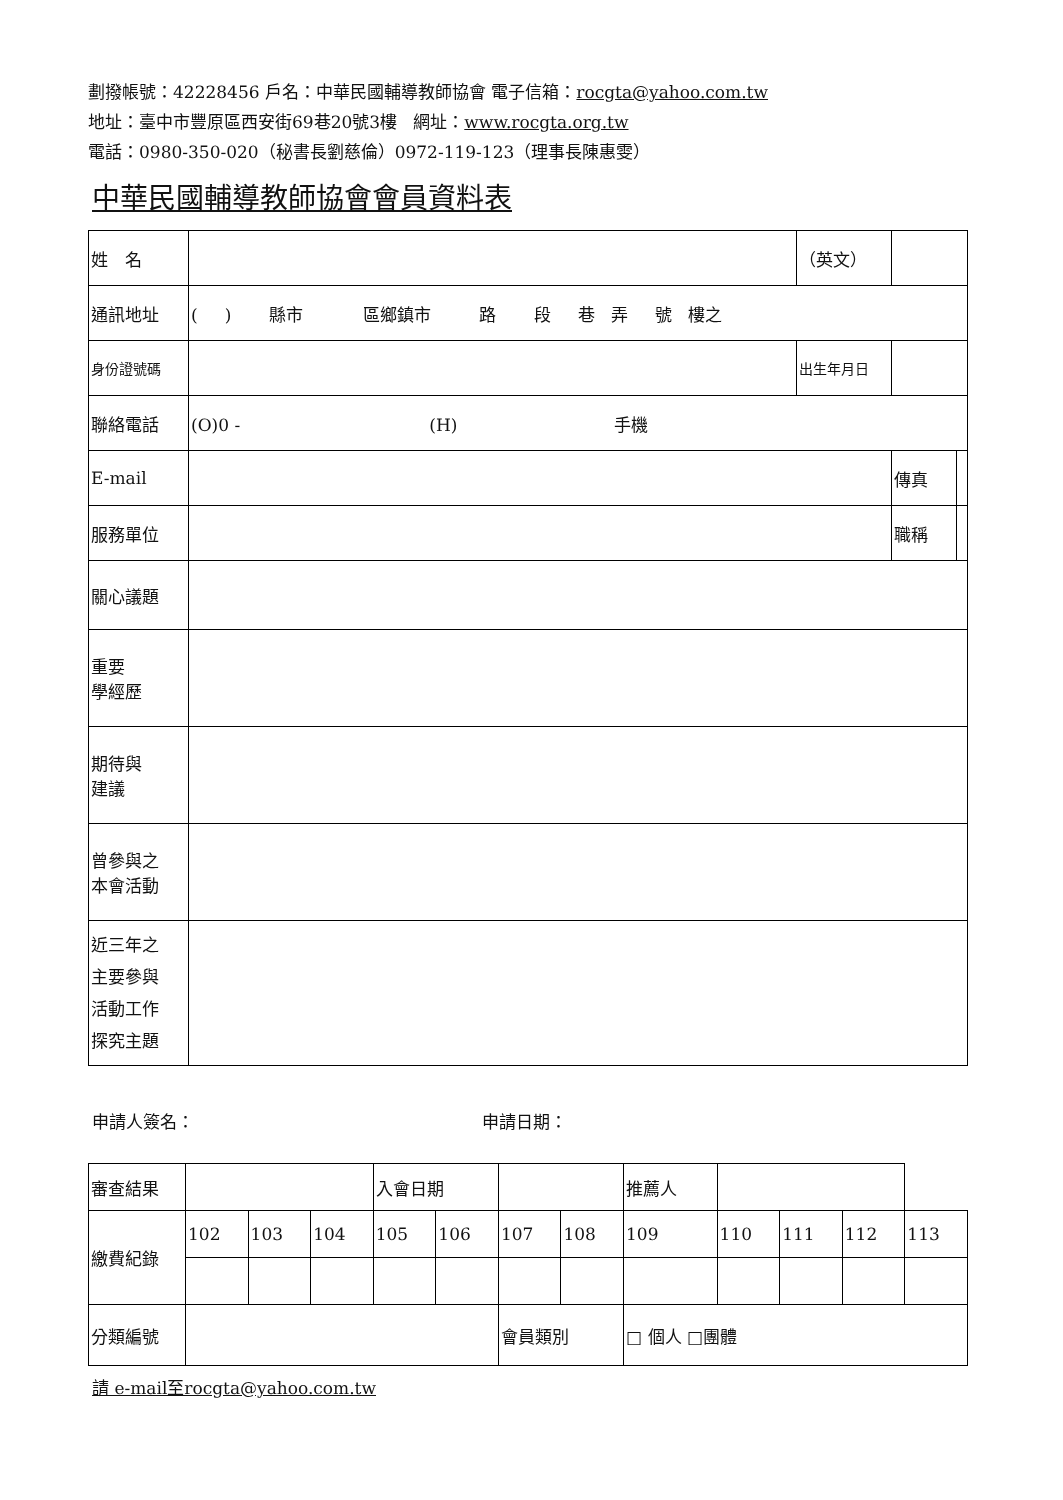劃撥帳號：42228456 戶名：中華民國輔導教師協會 電子信箱：rocgta@yahoo.com.tw
地址：臺中市豐原區西安街69巷20號3樓 網址：www.rocgta.org.tw
電話：0980-350-020（秘書長劉慈倫）0972-119-123（理事長陳惠雯）
中華民國輔導教師協會會員資料表
| 姓 名 | | （英文） | | | |
| 通訊地址 | ( ) 縣市 區鄉鎮市 路 段 巷 弄 號 樓之 | | | | |
| 身份證號碼 | | 出生年月日 | | | |
| 聯絡電話 | (O)0 - (H) 手機 | | | | |
| E-mail | | | | 傳真 | |
| 服務單位 | | | | 職稱 | |
| 關心議題 | | | | | |
| 重要 學經歷 | | | | | |
| 期待與 建議 | | | | | |
| 曾參與之 本會活動 | | | | | |
| 近三年之 主要參與 活動工作 探究主題 | | | | | |
申請人簽名： 申請日期：
| 審查結果 | | | | 入會日期 | | | | 推薦人 | | | | |
| 繳費紀錄 | 102 | 103 | 104 | 105 | 106 | 107 | 108 | 109 | 110 | 111 | 112 | 113 |
| 分類編號 | | | | | | 會員類別 | | □ 個人 □團體 | | | | |
請 e-mail至rocgta@yahoo.com.tw